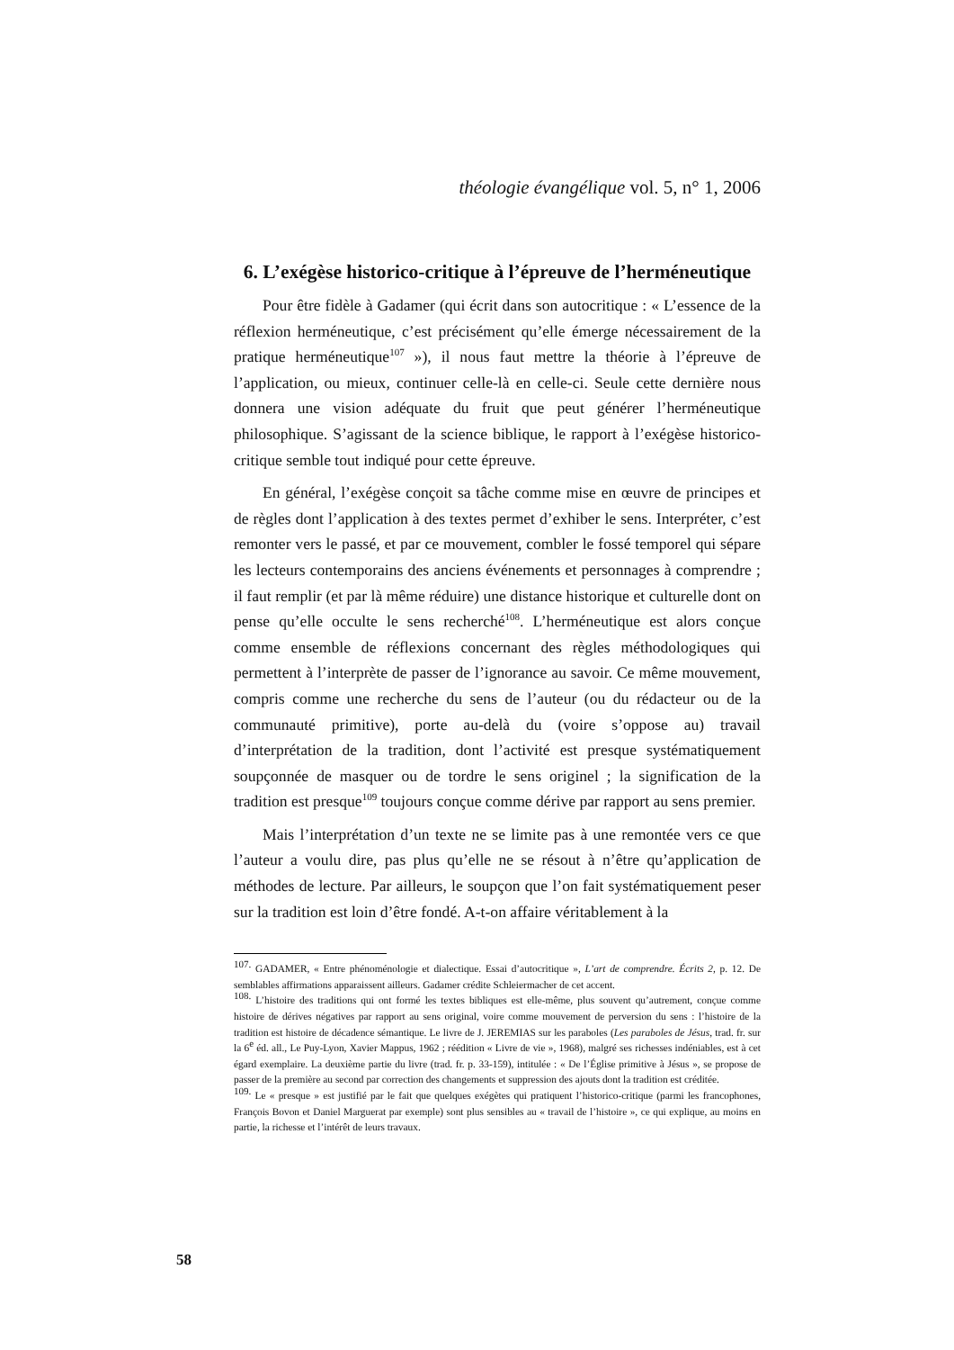théologie évangélique vol. 5, n° 1, 2006
6. L’exégèse historico-critique à l’épreuve de l’herméneutique
Pour être fidèle à Gadamer (qui écrit dans son autocritique : « L’essence de la réflexion herméneutique, c’est précisément qu’elle émerge nécessairement de la pratique herméneutique<sup>107</sup> »), il nous faut mettre la théorie à l’épreuve de l’application, ou mieux, continuer celle-là en celle-ci. Seule cette dernière nous donnera une vision adéquate du fruit que peut générer l’herméneutique philosophique. S’agissant de la science biblique, le rapport à l’exégèse historico-critique semble tout indiqué pour cette épreuve.
En général, l’exégèse conçoit sa tâche comme mise en œuvre de principes et de règles dont l’application à des textes permet d’exhiber le sens. Interpréter, c’est remonter vers le passé, et par ce mouvement, combler le fossé temporel qui sépare les lecteurs contemporains des anciens événements et personnages à comprendre ; il faut remplir (et par là même réduire) une distance historique et culturelle dont on pense qu’elle occulte le sens recherché<sup>108</sup>. L’herméneutique est alors conçue comme ensemble de réflexions concernant des règles méthodologiques qui permettent à l’interprète de passer de l’ignorance au savoir. Ce même mouvement, compris comme une recherche du sens de l’auteur (ou du rédacteur ou de la communauté primitive), porte au-delà du (voire s’oppose au) travail d’interprétation de la tradition, dont l’activité est presque systématiquement soupçonnée de masquer ou de tordre le sens originel ; la signification de la tradition est presque<sup>109</sup> toujours conçue comme dérive par rapport au sens premier.
Mais l’interprétation d’un texte ne se limite pas à une remontée vers ce que l’auteur a voulu dire, pas plus qu’elle ne se résout à n’être qu’application de méthodes de lecture. Par ailleurs, le soupçon que l’on fait systématiquement peser sur la tradition est loin d’être fondé. A-t-on affaire véritablement à la
<sup>107.</sup> GADAMER, « Entre phénoménologie et dialectique. Essai d’autocritique », L’art de comprendre. Écrits 2, p. 12. De semblables affirmations apparaissent ailleurs. Gadamer crédite Schleiermacher de cet accent.
<sup>108.</sup> L’histoire des traditions qui ont formé les textes bibliques est elle-même, plus souvent qu’autrement, conçue comme histoire de dérives négatives par rapport au sens original, voire comme mouvement de perversion du sens : l’histoire de la tradition est histoire de décadence sémantique. Le livre de J. JEREMIAS sur les paraboles (Les paraboles de Jésus, trad. fr. sur la 6<sup>e</sup> éd. all., Le Puy-Lyon, Xavier Mappus, 1962 ; réédition « Livre de vie », 1968), malgré ses richesses indéniables, est à cet égard exemplaire. La deuxième partie du livre (trad. fr. p. 33-159), intitulée : « De l’Église primitive à Jésus », se propose de passer de la première au second par correction des changements et suppression des ajouts dont la tradition est créditée.
<sup>109.</sup> Le « presque » est justifié par le fait que quelques exégètes qui pratiquent l’historico-critique (parmi les francophones, François Bovon et Daniel Marguerat par exemple) sont plus sensibles au « travail de l’histoire », ce qui explique, au moins en partie, la richesse et l’intérêt de leurs travaux.
58